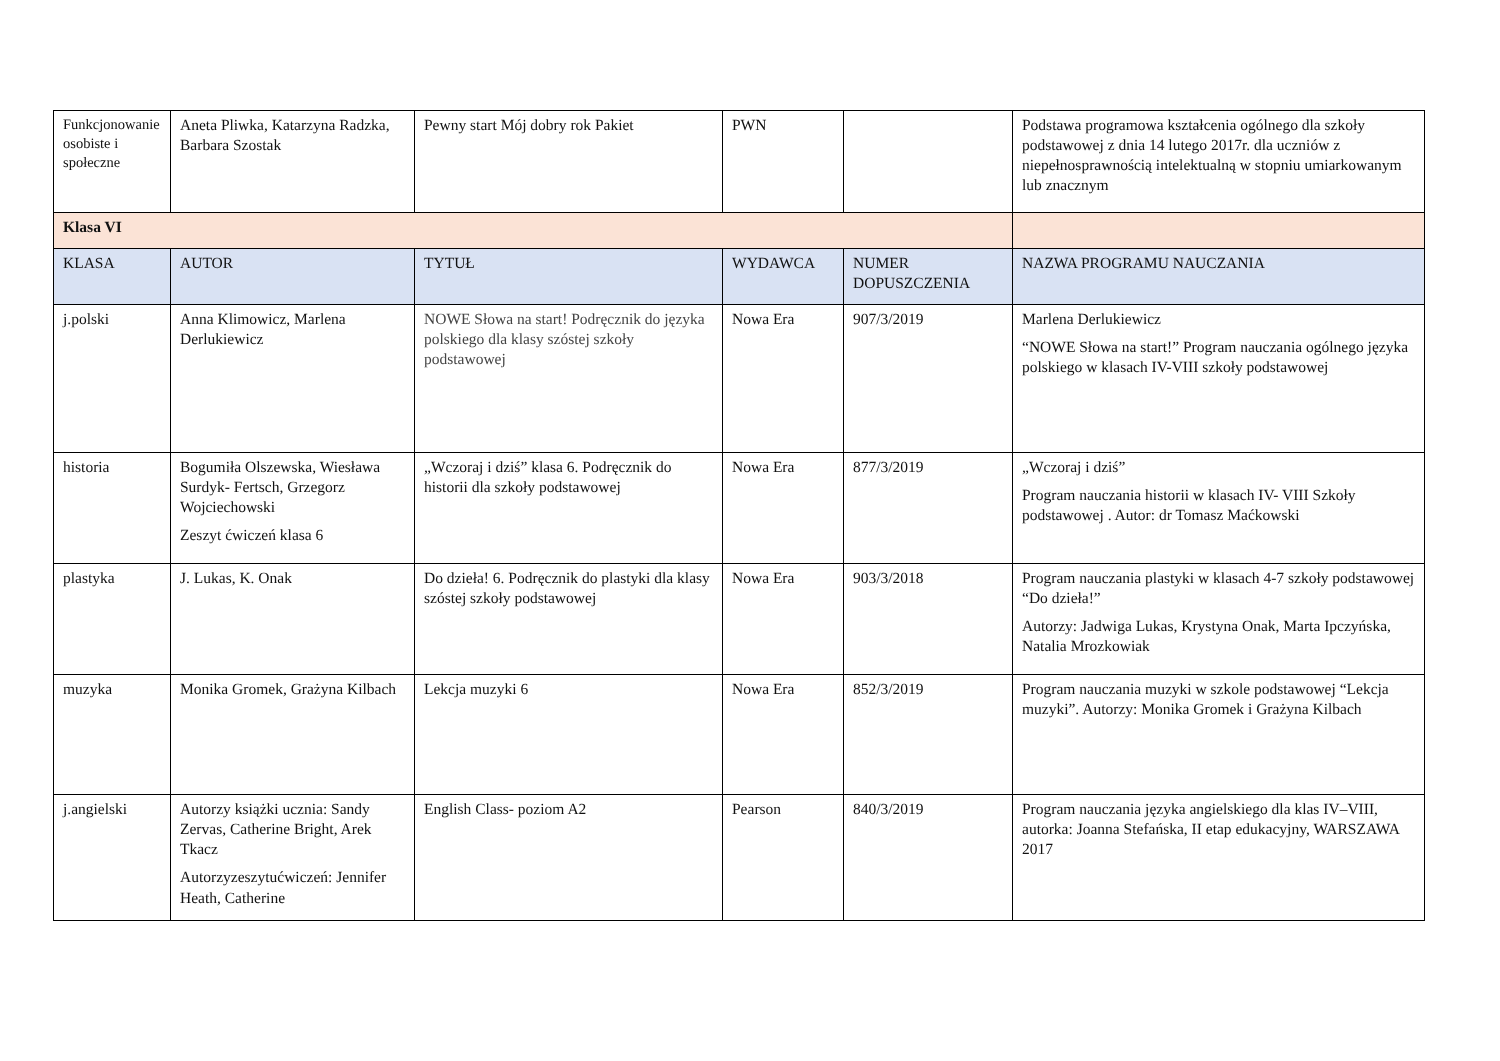| Funkcjonowanie osobiste i społeczne | Aneta Pliwka, Katarzyna Radzka, Barbara Szostak | Pewny start Mój dobry rok Pakiet | PWN | | Podstawa programowa kształcenia ogólnego dla szkoły podstawowej z dnia 14 lutego 2017r. dla uczniów z niepełnosprawnością intelektualną w stopniu umiarkowanym lub znacznym |
| Klasa VI | | | | | |
| KLASA | AUTOR | TYTUŁ | WYDAWCA | NUMER DOPUSZCZENIA | NAZWA PROGRAMU NAUCZANIA |
| j.polski | Anna Klimowicz, Marlena Derlukiewicz | NOWE Słowa na start! Podręcznik do języka polskiego dla klasy szóstej szkoły podstawowej | Nowa Era | 907/3/2019 | Marlena Derlukiewicz “NOWE Słowa na start!” Program nauczania ogólnego języka polskiego w klasach IV-VIII szkoły podstawowej |
| historia | Bogumiła Olszewska, Wiesława Surdyk- Fertsch, Grzegorz Wojciechowski Zeszyt ćwiczeń klasa 6 | „Wczoraj i dziś” klasa 6. Podręcznik do historii dla szkoły podstawowej | Nowa Era | 877/3/2019 | „Wczoraj i dziś” Program nauczania historii w klasach IV- VIII Szkoły podstawowej . Autor: dr Tomasz Maćkowski |
| plastyka | J. Lukas, K. Onak | Do dzieła! 6. Podręcznik do plastyki dla klasy szóstej szkoły podstawowej | Nowa Era | 903/3/2018 | Program nauczania plastyki w klasach 4-7 szkoły podstawowej “Do dzieła!” Autorzy: Jadwiga Lukas, Krystyna Onak, Marta Ipczyńska, Natalia Mrozkowiak |
| muzyka | Monika Gromek, Grażyna Kilbach | Lekcja muzyki 6 | Nowa Era | 852/3/2019 | Program nauczania muzyki w szkole podstawowej “Lekcja muzyki”. Autorzy: Monika Gromek i Grażyna Kilbach |
| j.angielski | Autorzy książki ucznia: Sandy Zervas, Catherine Bright, Arek Tkacz Autorzyzeszytućwiczeń: Jennifer Heath, Catherine | English Class- poziom A2 | Pearson | 840/3/2019 | Program nauczania języka angielskiego dla klas IV–VIII, autorka: Joanna Stefańska, II etap edukacyjny, WARSZAWA 2017 |